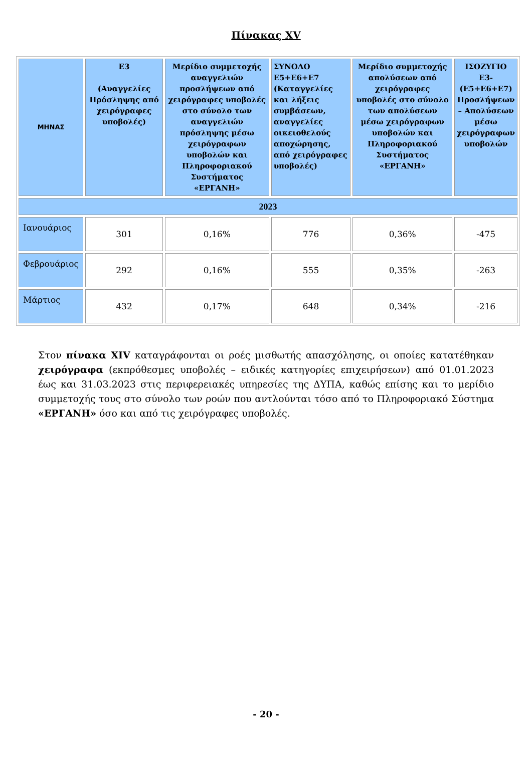Πίνακας XV
| ΜΗΝΑΣ | Ε3 (Αναγγελίες Πρόσληψης από χειρόγραφες υποβολές) | Μερίδιο συμμετοχής αναγγελιών προσλήψεων από χειρόγραφες υποβολές στο σύνολο των αναγγελιών πρόσληψης μέσω χειρόγραφων υποβολών και Πληροφοριακού Συστήματος «ΕΡΓΑΝΗ» | ΣΥΝΟΛΟ Ε5+Ε6+Ε7 (Καταγγελίες και λήξεις συμβάσεων, αναγγελίες οικειοθελούς αποχώρησης, από χειρόγραφες υποβολές) | Μερίδιο συμμετοχής απολύσεων από χειρόγραφες υποβολές στο σύνολο των απολύσεων μέσω χειρόγραφων υποβολών και Πληροφοριακού Συστήματος «ΕΡΓΑΝΗ» | ΙΣΟΖΥΓΙΟ Ε3-(Ε5+Ε6+Ε7) Προσλήψεων – Απολύσεων μέσω χειρόγραφων υποβολών |
| --- | --- | --- | --- | --- | --- |
| 2023 | | | | | |
| Ιανουάριος | 301 | 0,16% | 776 | 0,36% | -475 |
| Φεβρουάριος | 292 | 0,16% | 555 | 0,35% | -263 |
| Μάρτιος | 432 | 0,17% | 648 | 0,34% | -216 |
Στον πίνακα XIV καταγράφονται οι ροές μισθωτής απασχόλησης, οι οποίες κατατέθηκαν χειρόγραφα (εκπρόθεσμες υποβολές – ειδικές κατηγορίες επιχειρήσεων) από 01.01.2023 έως και 31.03.2023 στις περιφερειακές υπηρεσίες της ΔΥΠΑ, καθώς επίσης και το μερίδιο συμμετοχής τους στο σύνολο των ροών που αντλούνται τόσο από το Πληροφοριακό Σύστημα «ΕΡΓΑΝΗ» όσο και από τις χειρόγραφες υποβολές.
- 20 -